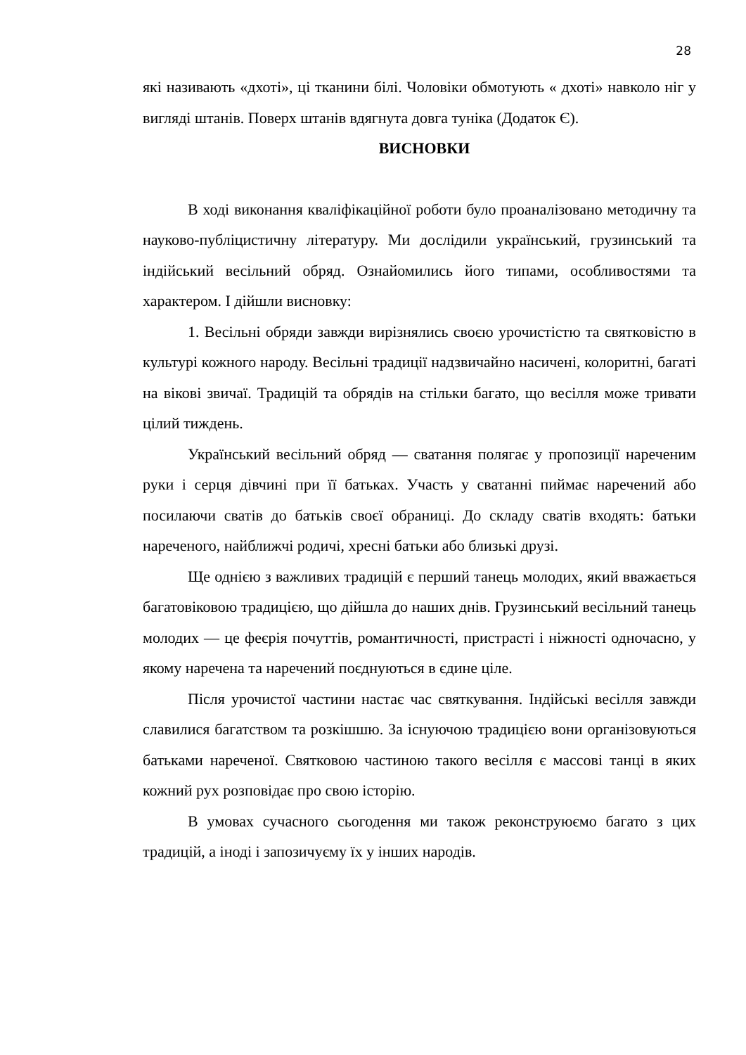28
які називають «дхоті», ці тканини білі. Чоловіки обмотують « дхоті» навколо ніг у вигляді штанів. Поверх штанів вдягнута довга туніка (Додаток Є).
ВИСНОВКИ
В ході виконання кваліфікаційної роботи було проаналізовано методичну та науково-публіцистичну літературу. Ми дослідили український, грузинський та індійський весільний обряд. Ознайомились його типами, особливостями та характером. І дійшли висновку:
1. Весільні обряди завжди вирізнялись своєю урочистістю та святковістю в культурі кожного народу. Весільні традиції надзвичайно насичені, колоритні, багаті на вікові звичаї. Традицій та обрядів на стільки багато, що весілля може тривати цілий тиждень.
Український весільний обряд — сватання полягає у пропозиції нареченим руки і серця дівчині при її батьках. Участь у сватанні пиймає наречений або посилаючи сватів до батьків своєї обраниці. До складу сватів входять: батьки нареченого, найближчі родичі, хресні батьки або близькі друзі.
Ще однією з важливих традицій є перший танець молодих, який вважається багатовіковою традицією, що дійшла до наших днів. Грузинський весільний танець молодих — це феєрія почуттів, романтичності, пристрасті і ніжності одночасно, у якому наречена та наречений поєднуються в єдине ціле.
Після урочистої частини настає час святкування. Індійські весілля завжди славилися багатством та розкішшю. За існуючою традицією вони організовуються батьками нареченої. Святковою частиною такого весілля є массові танці в яких кожний рух розповідає про свою історію.
В умовах сучасного сьогодення ми також реконструюємо багато з цих традицій, а іноді і запозичуєму їх у інших народів.